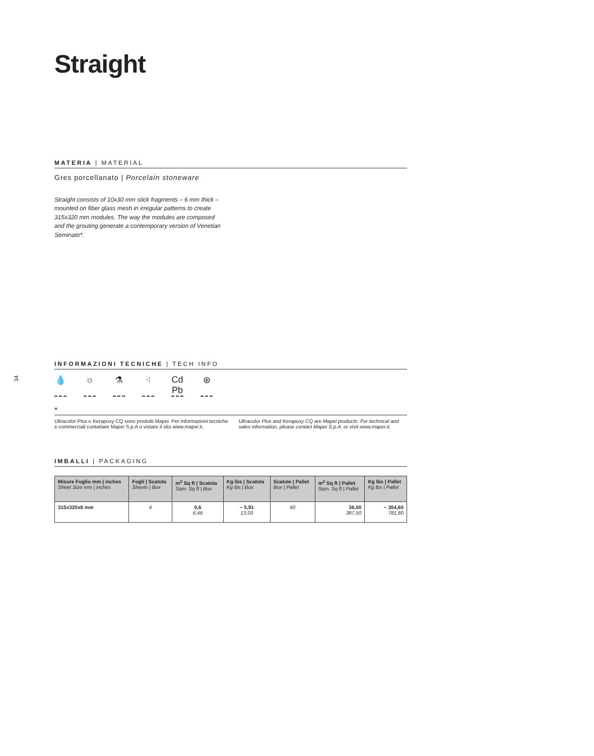34
Straight
MATERIA | MATERIAL
Gres porcellanato | Porcelain stoneware
Straight consists of 10x30 mm stick fragments – 6 mm thick – mounted on fiber glass mesh in irregular patterns to create 315x320 mm modules. The way the modules are composed and the grouting generate a contemporary version of Venetian Seminato*.
INFORMAZIONI TECNICHE | TECH INFO
💧 ☼ ⚗ ⁖ Cd Pb ⊛
*
Ultracolor Plus e Kerapoxy CQ sono prodotti Mapei. Per informazioni tecniche e commerciali contattare Mapei S.p.A o vistare il sito www.mapei.it.
Ultracolor Plus and Kerapoxy CQ are Mapei products. For technical and sales information, please contact Mapei S.p.A. or visit www.mapei.it.
IMBALLI | PACKAGING
| Misure Foglio mm / inches Sheet Size mm / inches | Fogli / Scatola Sheets / Box | m<sup>2</sup> Sq ft / Scatola Sqm. Sq ft / Box | Kg lbs / Scatola Kg lbs / Box | Scatole / Pallet Box / Pallet | m<sup>2</sup> Sq ft / Pallet Sqm. Sq ft / Pallet | Kg lbs / Pallet Kg lbs / Pallet |
| --- | --- | --- | --- | --- | --- | --- |
| 315x320x6 mm | 6 | 0,6 6,46 | ~ 5,91 13,03 | 60 | 36,00 387,50 | ~ 354,60 781,80 |